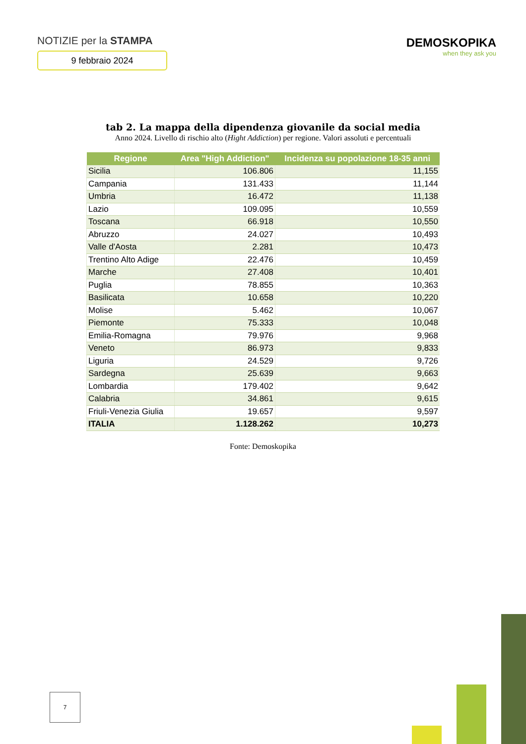NOTIZIE per la STAMPA
9 febbraio 2024
DEMOSKOPIKA
when they ask you
tab 2. La mappa della dipendenza giovanile da social media
Anno 2024. Livello di rischio alto (Hight Addiction) per regione. Valori assoluti e percentuali
| Regione | Area "High Addiction" | Incidenza su popolazione 18-35 anni |
| --- | --- | --- |
| Sicilia | 106.806 | 11,155 |
| Campania | 131.433 | 11,144 |
| Umbria | 16.472 | 11,138 |
| Lazio | 109.095 | 10,559 |
| Toscana | 66.918 | 10,550 |
| Abruzzo | 24.027 | 10,493 |
| Valle d'Aosta | 2.281 | 10,473 |
| Trentino Alto Adige | 22.476 | 10,459 |
| Marche | 27.408 | 10,401 |
| Puglia | 78.855 | 10,363 |
| Basilicata | 10.658 | 10,220 |
| Molise | 5.462 | 10,067 |
| Piemonte | 75.333 | 10,048 |
| Emilia-Romagna | 79.976 | 9,968 |
| Veneto | 86.973 | 9,833 |
| Liguria | 24.529 | 9,726 |
| Sardegna | 25.639 | 9,663 |
| Lombardia | 179.402 | 9,642 |
| Calabria | 34.861 | 9,615 |
| Friuli-Venezia Giulia | 19.657 | 9,597 |
| ITALIA | 1.128.262 | 10,273 |
Fonte: Demoskopika
7